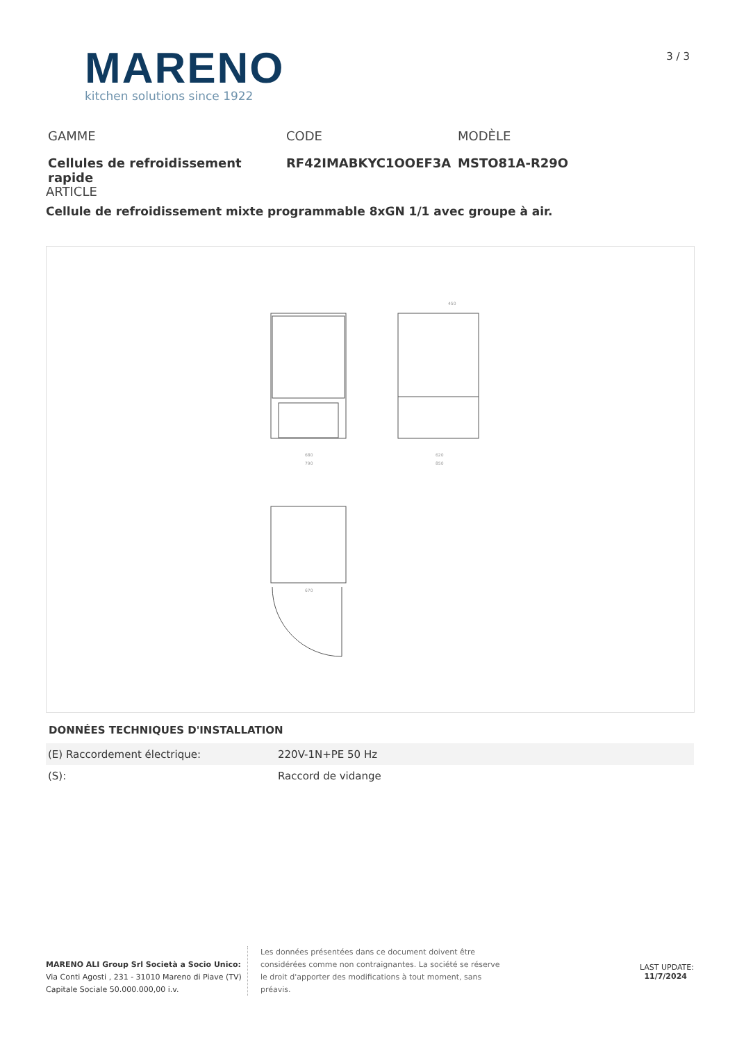MARENO
kitchen solutions since 1922
3 / 3
GAMME
Cellules de refroidissement rapide
CODE
RF42IMABKYC1OOEF3A
MODÈLE
MSTO81A-R29O
ARTICLE
Cellule de refroidissement mixte programmable 8xGN 1/1 avec groupe à air.
680
790
620
850
450
670
DONNÉES TECHNIQUES D'INSTALLATION
| (E) Raccordement électrique: | 220V-1N+PE 50 Hz |
| (S): | Raccord de vidange |
MARENO ALI Group Srl Società a Socio Unico:
Via Conti Agosti , 231 - 31010 Mareno di Piave (TV)
Capitale Sociale 50.000.000,00 i.v.
Les données présentées dans ce document doivent être considérées comme non contraignantes. La société se réserve le droit d'apporter des modifications à tout moment, sans préavis.
LAST UPDATE:
11/7/2024